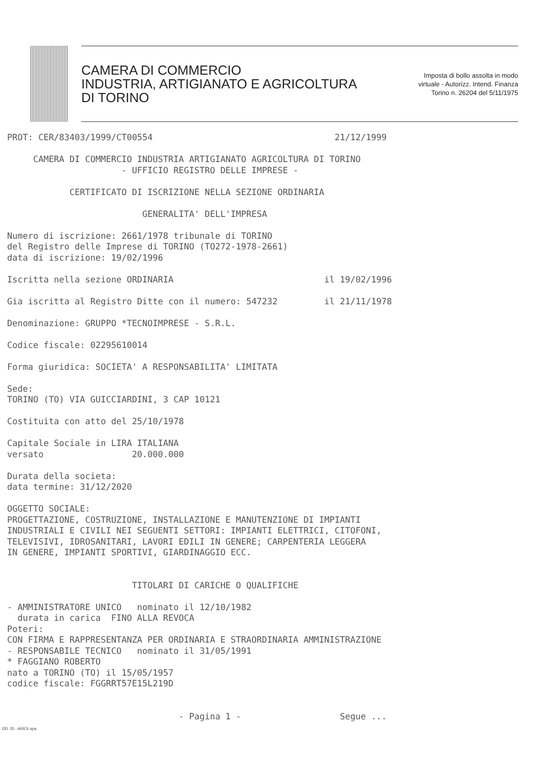CAMERA DI COMMERCIO
INDUSTRIA, ARTIGIANATO E AGRICOLTURA
DI TORINO
Imposta di bollo assolta in modo
virtuale - Autorizz. Intend. Finanza
Torino n. 26204 del 5/11/1975
PROT: CER/83403/1999/CT00554 21/12/1999 CAMERA DI COMMERCIO INDUSTRIA ARTIGIANATO AGRICOLTURA DI TORINO - UFFICIO REGISTRO DELLE IMPRESE - CERTIFICATO DI ISCRIZIONE NELLA SEZIONE ORDINARIA GENERALITA' DELL'IMPRESA Numero di iscrizione: 2661/1978 tribunale di TORINO del Registro delle Imprese di TORINO (TO272-1978-2661) data di iscrizione: 19/02/1996 Iscritta nella sezione ORDINARIA il 19/02/1996 Gia iscritta al Registro Ditte con il numero: 547232 il 21/11/1978 Denominazione: GRUPPO *TECNOIMPRESE - S.R.L. Codice fiscale: 02295610014 Forma giuridica: SOCIETA' A RESPONSABILITA' LIMITATA Sede: TORINO (TO) VIA GUICCIARDINI, 3 CAP 10121 Costituita con atto del 25/10/1978 Capitale Sociale in LIRA ITALIANA versato 20.000.000 Durata della societa: data termine: 31/12/2020 OGGETTO SOCIALE: PROGETTAZIONE, COSTRUZIONE, INSTALLAZIONE E MANUTENZIONE DI IMPIANTI INDUSTRIALI E CIVILI NEI SEGUENTI SETTORI: IMPIANTI ELETTRICI, CITOFONI, TELEVISIVI, IDROSANITARI, LAVORI EDILI IN GENERE; CARPENTERIA LEGGERA IN GENERE, IMPIANTI SPORTIVI, GIARDINAGGIO ECC. TITOLARI DI CARICHE O QUALIFICHE - AMMINISTRATORE UNICO nominato il 12/10/1982 durata in carica FINO ALLA REVOCA Poteri: CON FIRMA E RAPPRESENTANZA PER ORDINARIA E STRAORDINARIA AMMINISTRAZIONE - RESPONSABILE TECNICO nominato il 31/05/1991 * FAGGIANO ROBERTO nato a TORINO (TO) il 15/05/1957 codice fiscale: FGGRRT57E15L219D - Pagina 1 - Segue ...
DD. ID - ARES spa